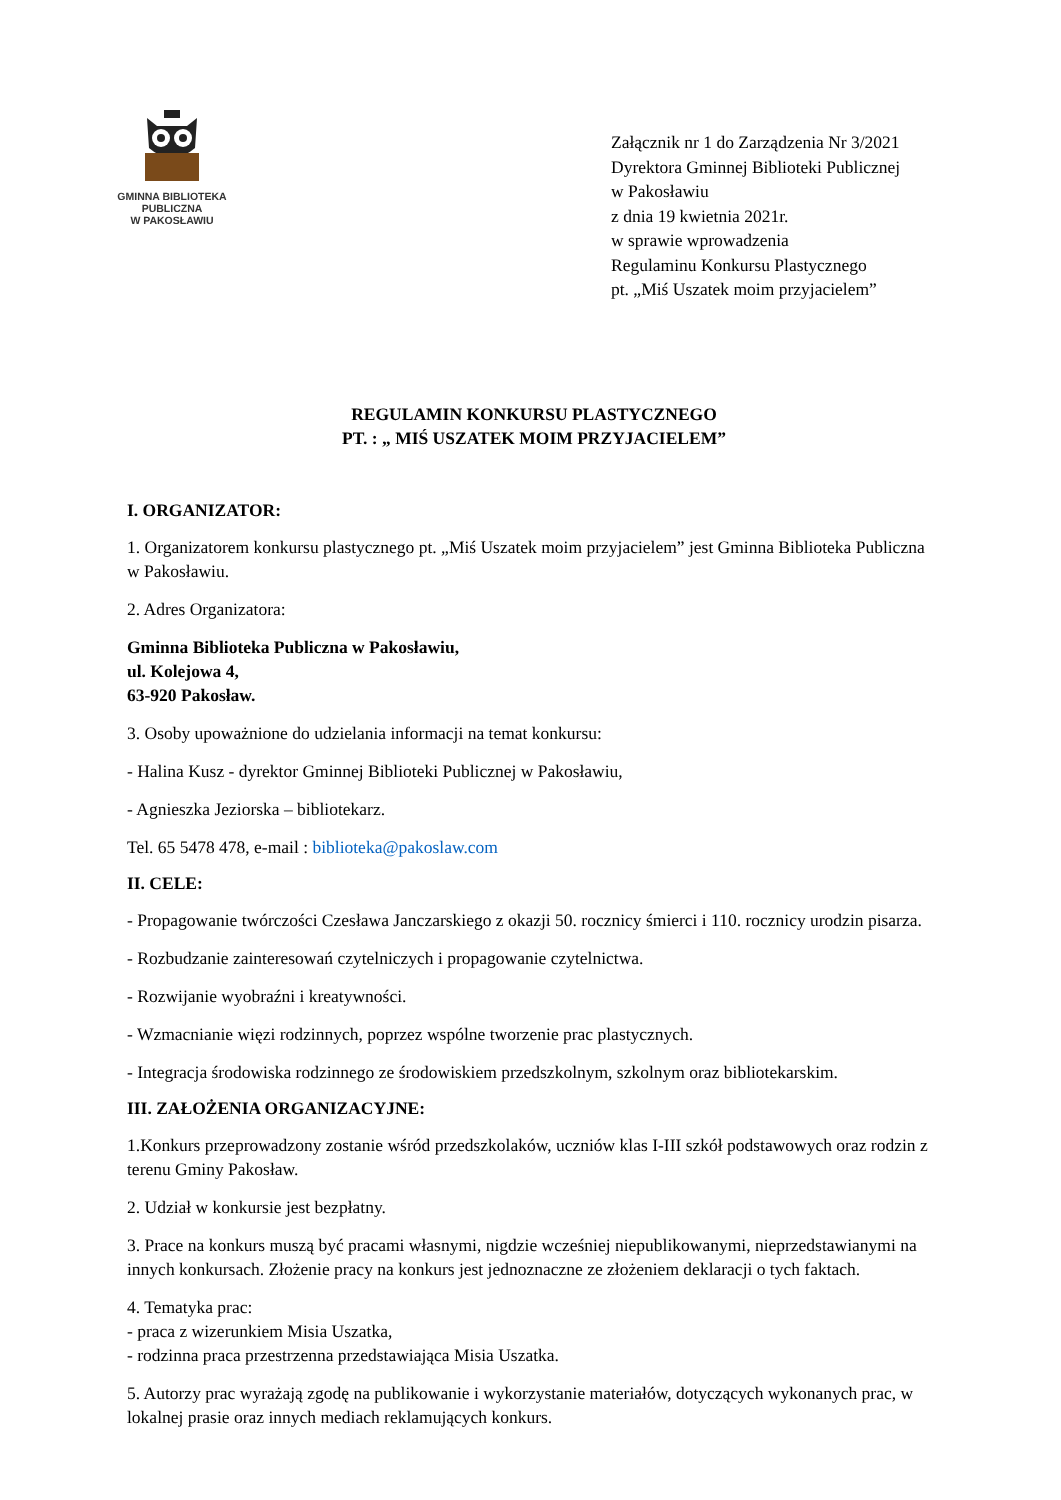GMINNA BIBLIOTEKA
PUBLICZNA
W PAKOSŁAWIU
Załącznik nr 1 do Zarządzenia Nr 3/2021
Dyrektora Gminnej Biblioteki Publicznej
w Pakosławiu
z dnia 19 kwietnia 2021r.
w sprawie wprowadzenia
Regulaminu Konkursu Plastycznego
pt. „Miś Uszatek moim przyjacielem”
REGULAMIN KONKURSU PLASTYCZNEGO
PT. : „ MIŚ USZATEK MOIM PRZYJACIELEM”
I. ORGANIZATOR:
1. Organizatorem konkursu plastycznego pt. „Miś Uszatek moim przyjacielem” jest Gminna Biblioteka Publiczna w Pakosławiu.
2. Adres Organizatora:
Gminna Biblioteka Publiczna w Pakosławiu,
ul. Kolejowa 4,
63-920 Pakosław.
3. Osoby upoważnione do udzielania informacji na temat konkursu:
- Halina Kusz - dyrektor Gminnej Biblioteki Publicznej w Pakosławiu,
- Agnieszka Jeziorska – bibliotekarz.
Tel. 65 5478 478, e-mail : biblioteka@pakoslaw.com
II. CELE:
- Propagowanie twórczości Czesława Janczarskiego z okazji 50. rocznicy śmierci i 110. rocznicy urodzin pisarza.
- Rozbudzanie zainteresowań czytelniczych i propagowanie czytelnictwa.
- Rozwijanie wyobraźni i kreatywności.
- Wzmacnianie więzi rodzinnych, poprzez wspólne tworzenie prac plastycznych.
- Integracja środowiska rodzinnego ze środowiskiem przedszkolnym, szkolnym oraz bibliotekarskim.
III. ZAŁOŻENIA ORGANIZACYJNE:
1.Konkurs przeprowadzony zostanie wśród przedszkolaków, uczniów klas I-III szkół podstawowych oraz rodzin z terenu Gminy Pakosław.
2. Udział w konkursie jest bezpłatny.
3. Prace na konkurs muszą być pracami własnymi, nigdzie wcześniej niepublikowanymi, nieprzedstawianymi na innych konkursach. Złożenie pracy na konkurs jest jednoznaczne ze złożeniem deklaracji o tych faktach.
4. Tematyka prac:
- praca z wizerunkiem Misia Uszatka,
- rodzinna praca przestrzenna przedstawiająca Misia Uszatka.
5. Autorzy prac wyrażają zgodę na publikowanie i wykorzystanie materiałów, dotyczących wykonanych prac, w lokalnej prasie oraz innych mediach reklamujących konkurs.